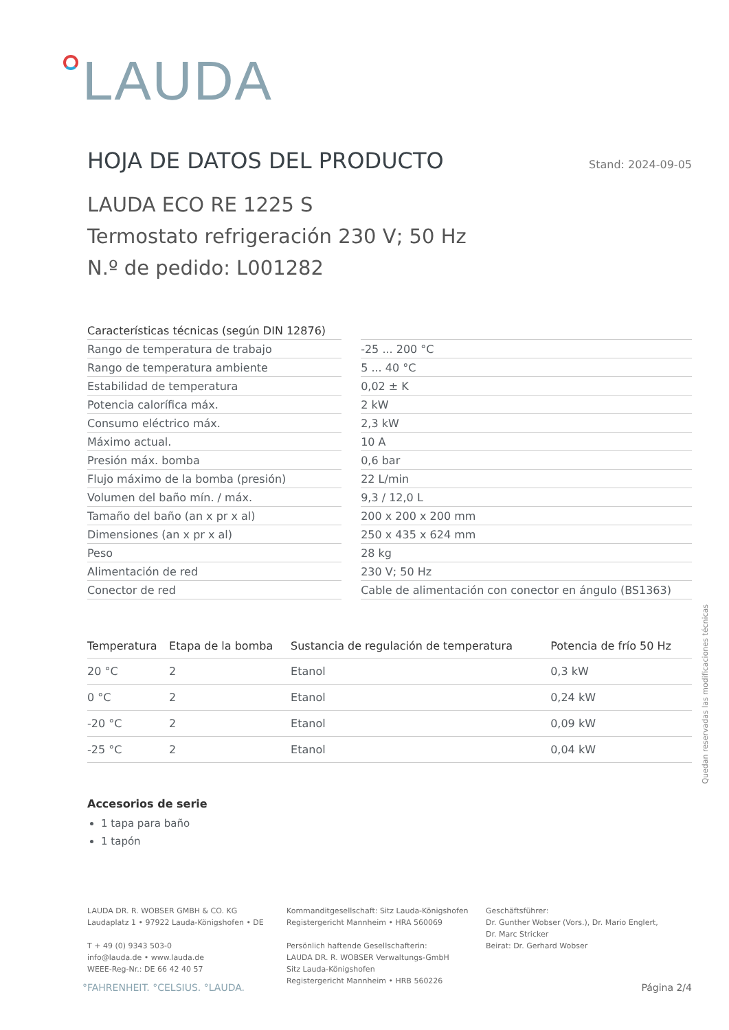LAUDA
HOJA DE DATOS DEL PRODUCTO Stand: 2024-09-05
LAUDA ECO RE 1225 S
Termostato refrigeración 230 V; 50 Hz
N.º de pedido: L001282
| Características técnicas (según DIN 12876) | | |
| Rango de temperatura de trabajo | | -25 ... 200 °C |
| Rango de temperatura ambiente | | 5 ... 40 °C |
| Estabilidad de temperatura | | 0,02 ± K |
| Potencia calorífica máx. | | 2 kW |
| Consumo eléctrico máx. | | 2,3 kW |
| Máximo actual. | | 10 A |
| Presión máx. bomba | | 0,6 bar |
| Flujo máximo de la bomba (presión) | | 22 L/min |
| Volumen del baño mín. / máx. | | 9,3 / 12,0 L |
| Tamaño del baño (an x pr x al) | | 200 x 200 x 200 mm |
| Dimensiones (an x pr x al) | | 250 x 435 x 624 mm |
| Peso | | 28 kg |
| Alimentación de red | | 230 V; 50 Hz |
| Conector de red | | Cable de alimentación con conector en ángulo (BS1363) |
| Temperatura | Etapa de la bomba | Sustancia de regulación de temperatura | Potencia de frío 50 Hz |
| --- | --- | --- | --- |
| 20 °C | 2 | Etanol | 0,3 kW |
| 0 °C | 2 | Etanol | 0,24 kW |
| -20 °C | 2 | Etanol | 0,09 kW |
| -25 °C | 2 | Etanol | 0,04 kW |
Accesorios de serie
1 tapa para baño
1 tapón
LAUDA DR. R. WOBSER GMBH & CO. KG
Laudaplatz 1 • 97922 Lauda-Königshofen • DE
T + 49 (0) 9343 503-0
info@lauda.de • www.lauda.de
WEEE-Reg-Nr.: DE 66 42 40 57
Kommanditgesellschaft: Sitz Lauda-Königshofen
Registergericht Mannheim • HRA 560069
Persönlich haftende Gesellschafterin:
LAUDA DR. R. WOBSER Verwaltungs-GmbH
Sitz Lauda-Königshofen
Registergericht Mannheim • HRB 560226
Geschäftsführer:
Dr. Gunther Wobser (Vors.), Dr. Mario Englert,
Dr. Marc Stricker
Beirat: Dr. Gerhard Wobser
Quedan reservadas las modificaciones técnicas
°FAHRENHEIT. °CELSIUS. °LAUDA. Página 2/4